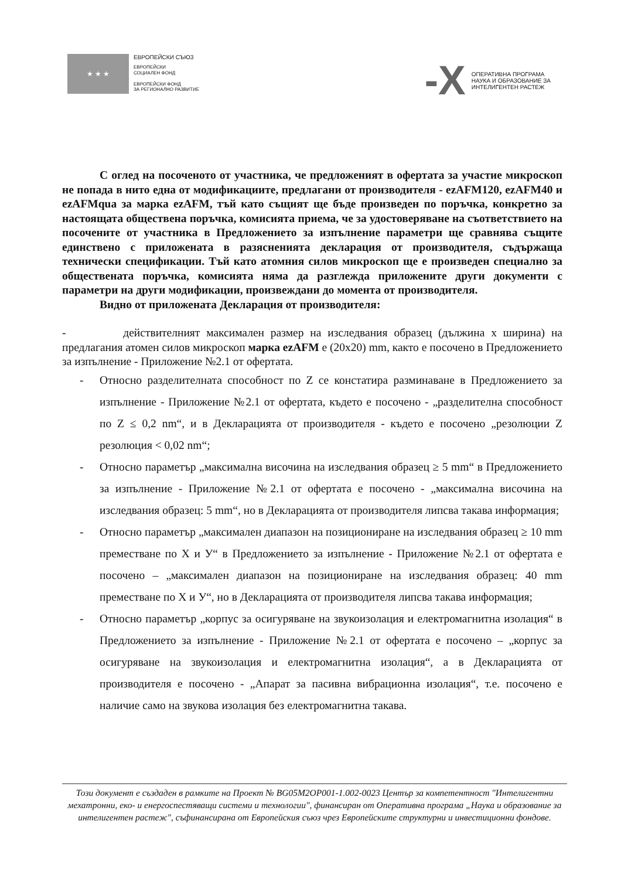★ ★ ★
ЕВРОПЕЙСКИ СЪЮЗ
ЕВРОПЕЙСКИ
СОЦИАЛЕН ФОНД
ЕВРОПЕЙСКИ ФОНД
ЗА РЕГИОНАЛНО РАЗВИТИЕ
-X
ОПЕРАТИВНА ПРОГРАМА
НАУКА И ОБРАЗОВАНИЕ ЗА
ИНТЕЛИГЕНТЕН РАСТЕЖ
С оглед на посоченото от участника, че предложеният в офертата за участие микроскоп не попада в нито една от модификациите, предлагани от производителя - ezAFM120, ezAFM40 и ezAFMqua за марка ezAFM, тъй като същият ще бъде произведен по поръчка, конкретно за настоящата обществена поръчка, комисията приема, че за удостоверяване на съответствието на посочените от участника в Предложението за изпълнение параметри ще сравнява същите единствено с приложената в разясненията декларация от производителя, съдържаща технически спецификации. Тъй като атомния силов микроскоп ще е произведен специално за обществената поръчка, комисията няма да разглежда приложените други документи с параметри на други модификации, произвеждани до момента от производителя.
Видно от приложената Декларация от производителя:
- действителният максимален размер на изследвания образец (дължина х ширина) на предлагания атомен силов микроскоп марка ezAFM е (20х20) mm, както е посочено в Предложението за изпълнение - Приложение №2.1 от офертата.
- Относно разделителната способност по Z се констатира разминаване в Предложението за изпълнение - Приложение №2.1 от офертата, където е посочено - „разделителна способност по Z ≤ 0,2 nm“, и в Декларацията от производителя - където е посочено „резолюции Z резолюция < 0,02 nm“;
- Относно параметър „максимална височина на изследвания образец ≥ 5 mm“ в Предложението за изпълнение - Приложение №2.1 от офертата е посочено - „максимална височина на изследвания образец: 5 mm“, но в Декларацията от производителя липсва такава информация;
- Относно параметър „максимален диапазон на позициониране на изследвания образец ≥ 10 mm преместване по X и У“ в Предложението за изпълнение - Приложение №2.1 от офертата е посочено – „максимален диапазон на позициониране на изследвания образец: 40 mm преместване по X и У“, но в Декларацията от производителя липсва такава информация;
- Относно параметър „корпус за осигуряване на звукоизолация и електромагнитна изолация“ в Предложението за изпълнение - Приложение №2.1 от офертата е посочено – „корпус за осигуряване на звукоизолация и електромагнитна изолация“, а в Декларацията от производителя е посочено - „Апарат за пасивна вибрационна изолация“, т.е. посочено е наличие само на звукова изолация без електромагнитна такава.
Този документ е създаден в рамките на Проект № BG05M2OP001-1.002-0023 Център за компетентност "Интелигентни мехатронни, еко- и енергоспестяващи системи и технологии", финансиран от Оперативна програма „Наука и образование за интелигентен растеж", съфинансирана от Европейския съюз чрез Европейските структурни и инвестиционни фондове.